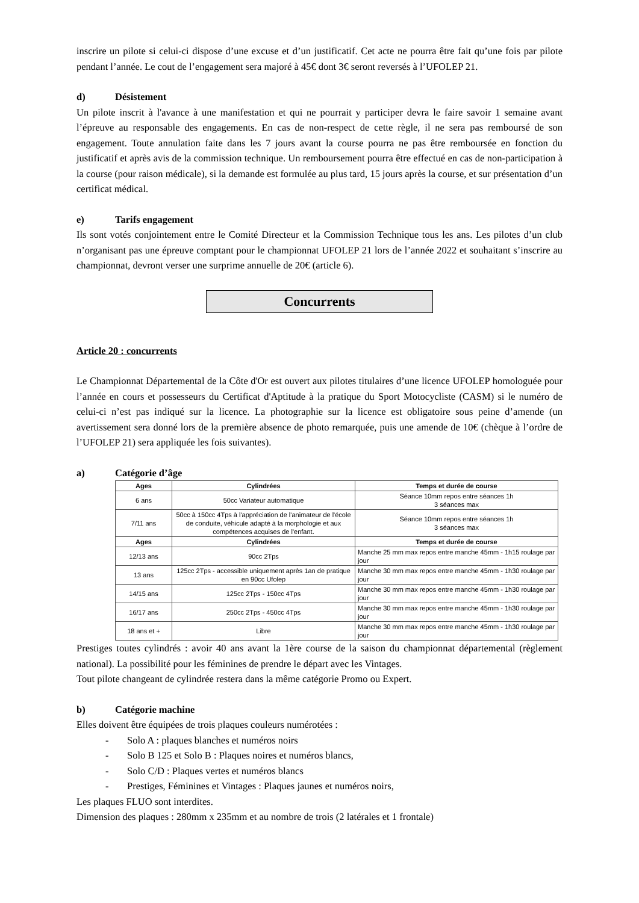inscrire un pilote si celui-ci dispose d’une excuse et d’un justificatif. Cet acte ne pourra être fait qu’une fois par pilote pendant l’année. Le cout de l’engagement sera majoré à 45€ dont 3€ seront reversés à l’UFOLEP 21.
d) Désistement
Un pilote inscrit à l'avance à une manifestation et qui ne pourrait y participer devra le faire savoir 1 semaine avant l’épreuve au responsable des engagements. En cas de non-respect de cette règle, il ne sera pas remboursé de son engagement. Toute annulation faite dans les 7 jours avant la course pourra ne pas être remboursée en fonction du justificatif et après avis de la commission technique. Un remboursement pourra être effectué en cas de non-participation à la course (pour raison médicale), si la demande est formulée au plus tard, 15 jours après la course, et sur présentation d’un certificat médical.
e) Tarifs engagement
Ils sont votés conjointement entre le Comité Directeur et la Commission Technique tous les ans. Les pilotes d’un club n’organisant pas une épreuve comptant pour le championnat UFOLEP 21 lors de l’année 2022 et souhaitant s’inscrire au championnat, devront verser une surprime annuelle de 20€ (article 6).
Concurrents
Article 20 : concurrents
Le Championnat Départemental de la Côte d'Or est ouvert aux pilotes titulaires d’une licence UFOLEP homologuée pour l’année en cours et possesseurs du Certificat d'Aptitude à la pratique du Sport Motocycliste (CASM) si le numéro de celui-ci n’est pas indiqué sur la licence. La photographie sur la licence est obligatoire sous peine d’amende (un avertissement sera donné lors de la première absence de photo remarquée, puis une amende de 10€ (chèque à l’ordre de l’UFOLEP 21) sera appliquée les fois suivantes).
a) Catégorie d’âge
| Ages | Cylindrées | Temps et durée de course |
| --- | --- | --- |
| 6 ans | 50cc Variateur automatique | Séance 10mm repos entre séances 1h 3 séances max |
| 7/11 ans | 50cc à 150cc 4Tps à l'appréciation de l'animateur de l'école de conduite, véhicule adapté à la morphologie et aux compétences acquises de l'enfant. | Séance 10mm repos entre séances 1h 3 séances max |
| Ages | Cylindrées | Temps et durée de course |
| 12/13 ans | 90cc 2Tps | Manche 25 mm max repos entre manche 45mm - 1h15 roulage par jour |
| 13 ans | 125cc 2Tps - accessible uniquement après 1an de pratique en 90cc Ufolep | Manche 30 mm max repos entre manche 45mm - 1h30 roulage par jour |
| 14/15 ans | 125cc 2Tps - 150cc 4Tps | Manche 30 mm max repos entre manche 45mm - 1h30 roulage par jour |
| 16/17 ans | 250cc 2Tps - 450cc 4Tps | Manche 30 mm max repos entre manche 45mm - 1h30 roulage par jour |
| 18 ans et + | Libre | Manche 30 mm max repos entre manche 45mm - 1h30 roulage par jour |
Prestiges toutes cylindrés : avoir 40 ans avant la 1ère course de la saison du championnat départemental (règlement national). La possibilité pour les féminines de prendre le départ avec les Vintages.
Tout pilote changeant de cylindrée restera dans la même catégorie Promo ou Expert.
b) Catégorie machine
Elles doivent être équipées de trois plaques couleurs numérotées :
- Solo A : plaques blanches et numéros noirs
- Solo B 125 et Solo B : Plaques noires et numéros blancs,
- Solo C/D : Plaques vertes et numéros blancs
- Prestiges, Féminines et Vintages : Plaques jaunes et numéros noirs,
Les plaques FLUO sont interdites.
Dimension des plaques : 280mm x 235mm et au nombre de trois (2 latérales et 1 frontale)